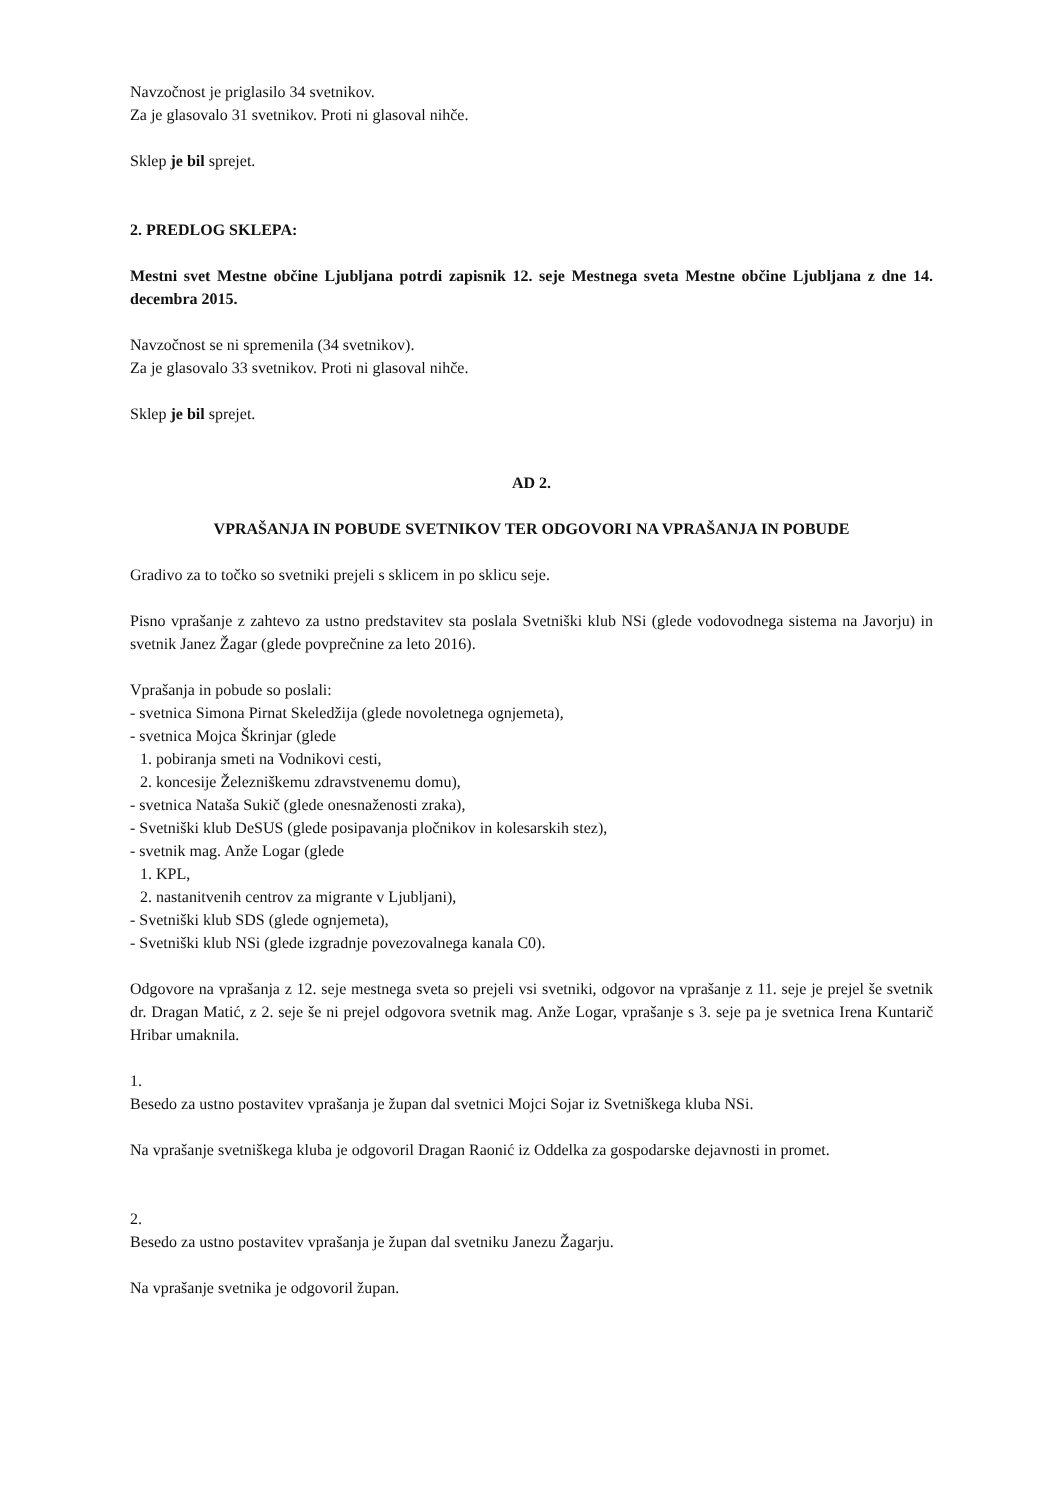Navzočnost je priglasilo 34 svetnikov.
Za je glasovalo 31 svetnikov. Proti ni glasoval nihče.
Sklep je bil sprejet.
2. PREDLOG SKLEPA:
Mestni svet Mestne občine Ljubljana potrdi zapisnik 12. seje Mestnega sveta Mestne občine Ljubljana z dne 14. decembra 2015.
Navzočnost se ni spremenila (34 svetnikov).
Za je glasovalo 33 svetnikov. Proti ni glasoval nihče.
Sklep je bil sprejet.
AD 2.
VPRAŠANJA IN POBUDE SVETNIKOV TER ODGOVORI NA VPRAŠANJA IN POBUDE
Gradivo za to točko so svetniki prejeli s sklicem in po sklicu seje.
Pisno vprašanje z zahtevo za ustno predstavitev sta poslala Svetniški klub NSi (glede vodovodnega sistema na Javorju) in svetnik Janez Žagar (glede povprečnine za leto 2016).
Vprašanja in pobude so poslali:
- svetnica Simona Pirnat Skeledžija (glede novoletnega ognjemeta),
- svetnica Mojca Škrinjar (glede
1. pobiranja smeti na Vodnikovi cesti,
2. koncesije Železniškemu zdravstvenemu domu),
- svetnica Nataša Sukič (glede onesnaženosti zraka),
- Svetniški klub DeSUS (glede posipavanja pločnikov in kolesarskih stez),
- svetnik mag. Anže Logar (glede
1. KPL,
2. nastanitvenih centrov za migrante v Ljubljani),
- Svetniški klub SDS (glede ognjemeta),
- Svetniški klub NSi (glede izgradnje povezovalnega kanala C0).
Odgovore na vprašanja z 12. seje mestnega sveta so prejeli vsi svetniki, odgovor na vprašanje z 11. seje je prejel še svetnik dr. Dragan Matić, z 2. seje še ni prejel odgovora svetnik mag. Anže Logar, vprašanje s 3. seje pa je svetnica Irena Kuntarič Hribar umaknila.
1.
Besedo za ustno postavitev vprašanja je župan dal svetnici Mojci Sojar iz Svetniškega kluba NSi.
Na vprašanje svetniškega kluba je odgovoril Dragan Raonić iz Oddelka za gospodarske dejavnosti in promet.
2.
Besedo za ustno postavitev vprašanja je župan dal svetniku Janezu Žagarju.
Na vprašanje svetnika je odgovoril župan.